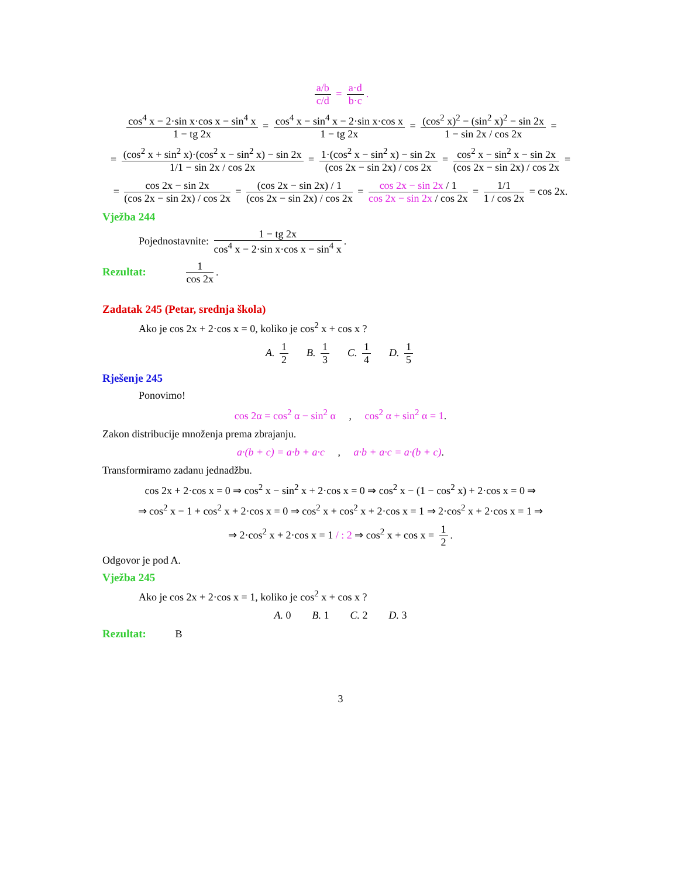a/b c/d = a·d b·c.
cos<sup>4</sup> x − 2·sin x·cos x − sin<sup>4</sup> x 1 − tg 2x = cos<sup>4</sup> x − sin<sup>4</sup> x − 2·sin x·cos x 1 − tg 2x = (cos<sup>2</sup> x)<sup>2</sup> − (sin<sup>2</sup> x)<sup>2</sup> − sin 2x 1 − sin 2x / cos 2x =
= (cos<sup>2</sup> x + sin<sup>2</sup> x)·(cos<sup>2</sup> x − sin<sup>2</sup> x) − sin 2x 1/1 − sin 2x / cos 2x = 1·(cos<sup>2</sup> x − sin<sup>2</sup> x) − sin 2x (cos 2x − sin 2x) / cos 2x = cos<sup>2</sup> x − sin<sup>2</sup> x − sin 2x (cos 2x − sin 2x) / cos 2x =
= cos 2x − sin 2x (cos 2x − sin 2x) / cos 2x = (cos 2x − sin 2x) / 1 (cos 2x − sin 2x) / cos 2x = cos 2x − sin 2x / 1 cos 2x − sin 2x / cos 2x = 1/1 1 / cos 2x = cos 2x.
Vježba 244
Pojednostavnite: 1 − tg 2x cos<sup>4</sup> x − 2·sin x·cos x − sin<sup>4</sup> x.
Rezultat: 1 cos 2x.
Zadatak 245 (Petar, srednja škola)
Ako je cos 2x + 2·cos x = 0, koliko je cos<sup>2</sup> x + cos x ?
A. 1 2 B. 1 3 C. 1 4 D. 1 5
Rješenje 245
Ponovimo!
cos 2α = cos<sup>2</sup> α − sin<sup>2</sup> α , cos<sup>2</sup> α + sin<sup>2</sup> α = 1.
Zakon distribucije množenja prema zbrajanju.
a·(b + c) = a·b + a·c , a·b + a·c = a·(b + c).
Transformiramo zadanu jednadžbu.
cos 2x + 2·cos x = 0 ⇒ cos<sup>2</sup> x − sin<sup>2</sup> x + 2·cos x = 0 ⇒ cos<sup>2</sup> x − (1 − cos<sup>2</sup> x) + 2·cos x = 0 ⇒
⇒ cos<sup>2</sup> x − 1 + cos<sup>2</sup> x + 2·cos x = 0 ⇒ cos<sup>2</sup> x + cos<sup>2</sup> x + 2·cos x = 1 ⇒ 2·cos<sup>2</sup> x + 2·cos x = 1 ⇒
⇒ 2·cos<sup>2</sup> x + 2·cos x = 1 / : 2 ⇒ cos<sup>2</sup> x + cos x = 1 2.
Odgovor je pod A.
Vježba 245
Ako je cos 2x + 2·cos x = 1, koliko je cos<sup>2</sup> x + cos x ?
A. 0 B. 1 C. 2 D. 3
Rezultat: B
3